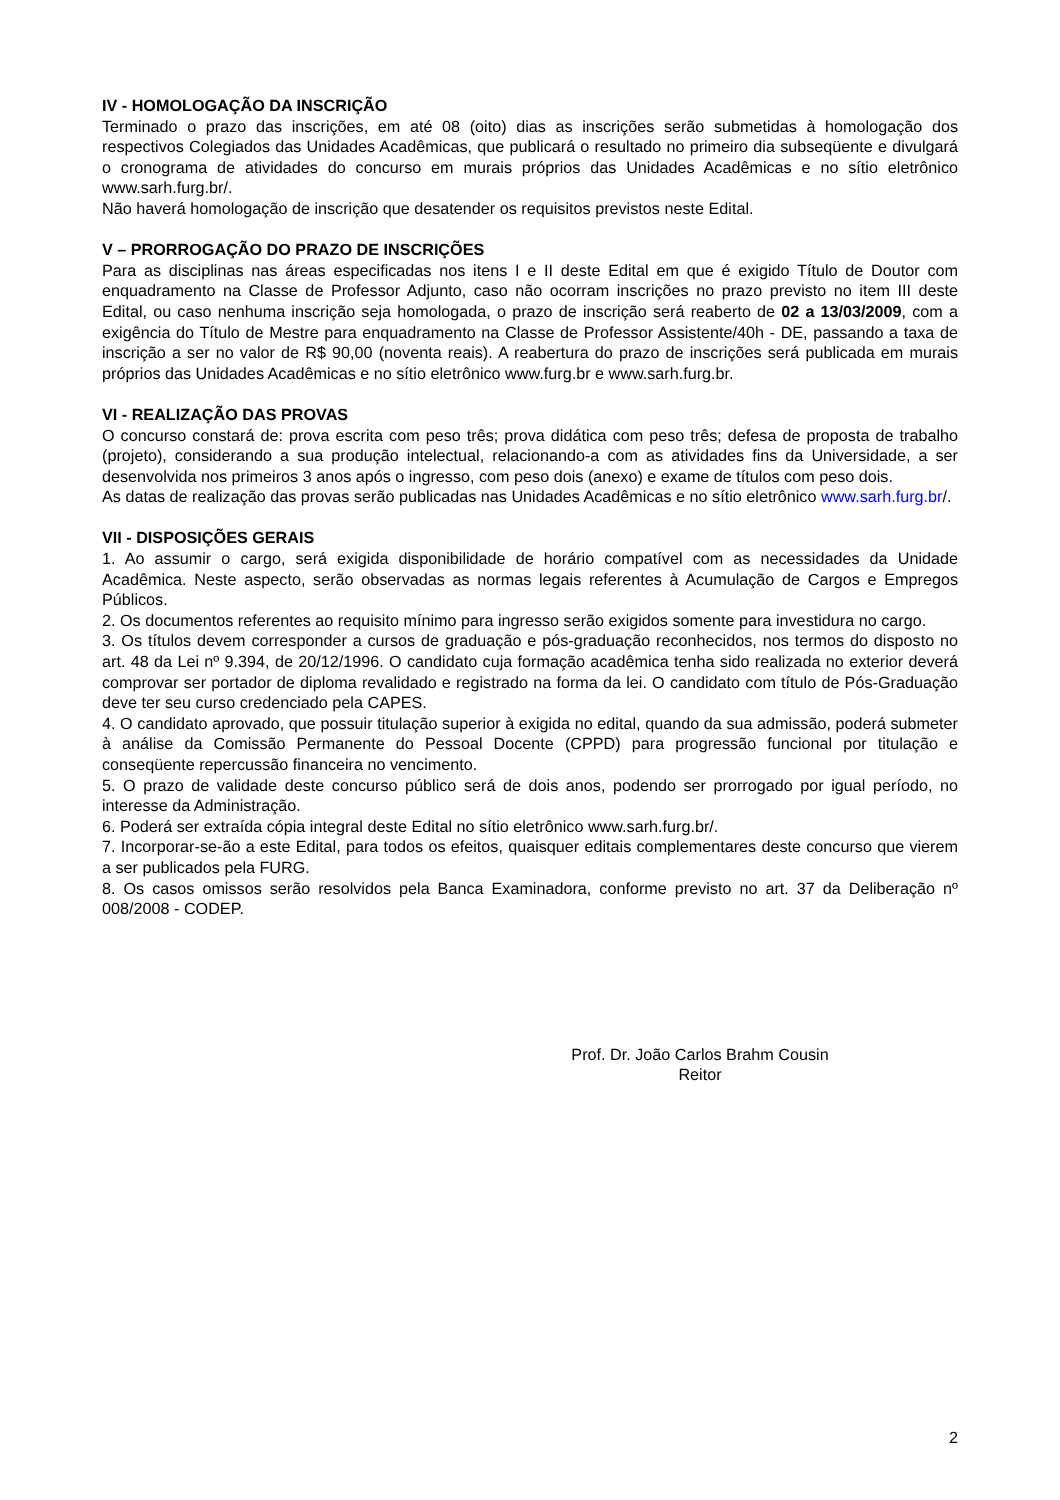IV - HOMOLOGAÇÃO DA INSCRIÇÃO
Terminado o prazo das inscrições, em até 08 (oito) dias as inscrições serão submetidas à homologação dos respectivos Colegiados das Unidades Acadêmicas, que publicará o resultado no primeiro dia subseqüente e divulgará o cronograma de atividades do concurso em murais próprios das Unidades Acadêmicas e no sítio eletrônico www.sarh.furg.br/.
Não haverá homologação de inscrição que desatender os requisitos previstos neste Edital.
V – PRORROGAÇÃO DO PRAZO DE INSCRIÇÕES
Para as disciplinas nas áreas especificadas nos itens I e II deste Edital em que é exigido Título de Doutor com enquadramento na Classe de Professor Adjunto, caso não ocorram inscrições no prazo previsto no item III deste Edital, ou caso nenhuma inscrição seja homologada, o prazo de inscrição será reaberto de 02 a 13/03/2009, com a exigência do Título de Mestre para enquadramento na Classe de Professor Assistente/40h - DE, passando a taxa de inscrição a ser no valor de R$ 90,00 (noventa reais). A reabertura do prazo de inscrições será publicada em murais próprios das Unidades Acadêmicas e no sítio eletrônico www.furg.br e www.sarh.furg.br.
VI - REALIZAÇÃO DAS PROVAS
O concurso constará de: prova escrita com peso três; prova didática com peso três; defesa de proposta de trabalho (projeto), considerando a sua produção intelectual, relacionando-a com as atividades fins da Universidade, a ser desenvolvida nos primeiros 3 anos após o ingresso, com peso dois (anexo) e exame de títulos com peso dois.
As datas de realização das provas serão publicadas nas Unidades Acadêmicas e no sítio eletrônico www.sarh.furg.br/.
VII - DISPOSIÇÕES GERAIS
1. Ao assumir o cargo, será exigida disponibilidade de horário compatível com as necessidades da Unidade Acadêmica. Neste aspecto, serão observadas as normas legais referentes à Acumulação de Cargos e Empregos Públicos.
2. Os documentos referentes ao requisito mínimo para ingresso serão exigidos somente para investidura no cargo.
3. Os títulos devem corresponder a cursos de graduação e pós-graduação reconhecidos, nos termos do disposto no art. 48 da Lei nº 9.394, de 20/12/1996. O candidato cuja formação acadêmica tenha sido realizada no exterior deverá comprovar ser portador de diploma revalidado e registrado na forma da lei. O candidato com título de Pós-Graduação deve ter seu curso credenciado pela CAPES.
4. O candidato aprovado, que possuir titulação superior à exigida no edital, quando da sua admissão, poderá submeter à análise da Comissão Permanente do Pessoal Docente (CPPD) para progressão funcional por titulação e conseqüente repercussão financeira no vencimento.
5. O prazo de validade deste concurso público será de dois anos, podendo ser prorrogado por igual período, no interesse da Administração.
6. Poderá ser extraída cópia integral deste Edital no sítio eletrônico www.sarh.furg.br/.
7. Incorporar-se-ão a este Edital, para todos os efeitos, quaisquer editais complementares deste concurso que vierem a ser publicados pela FURG.
8. Os casos omissos serão resolvidos pela Banca Examinadora, conforme previsto no art. 37 da Deliberação nº 008/2008 - CODEP.
Prof. Dr. João Carlos Brahm Cousin
Reitor
2